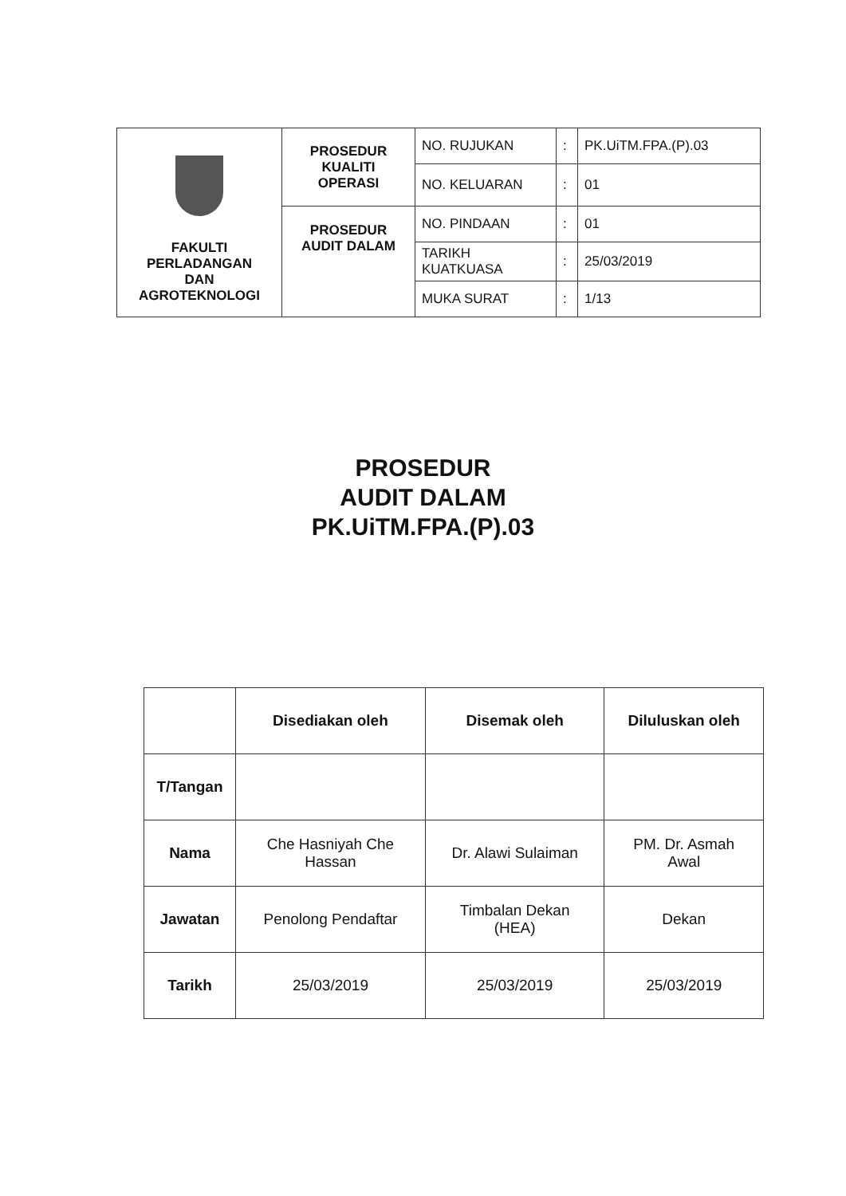| FAKULTI PERLADANGAN DAN AGROTEKNOLOGI | PROSEDUR KUALITI OPERASI | NO. RUJUKAN | : | PK.UiTM.FPA.(P).03 |
| | | NO. KELUARAN | : | 01 |
| | PROSEDUR AUDIT DALAM | NO. PINDAAN | : | 01 |
| | | TARIKH KUATKUASA | : | 25/03/2019 |
| | | MUKA SURAT | : | 1/13 |
PROSEDUR
AUDIT DALAM
PK.UiTM.FPA.(P).03
| | Disediakan oleh | Disemak oleh | Diluluskan oleh |
| --- | --- | --- | --- |
| T/Tangan | | | |
| Nama | Che Hasniyah Che Hassan | Dr. Alawi Sulaiman | PM. Dr. Asmah Awal |
| Jawatan | Penolong Pendaftar | Timbalan Dekan (HEA) | Dekan |
| Tarikh | 25/03/2019 | 25/03/2019 | 25/03/2019 |